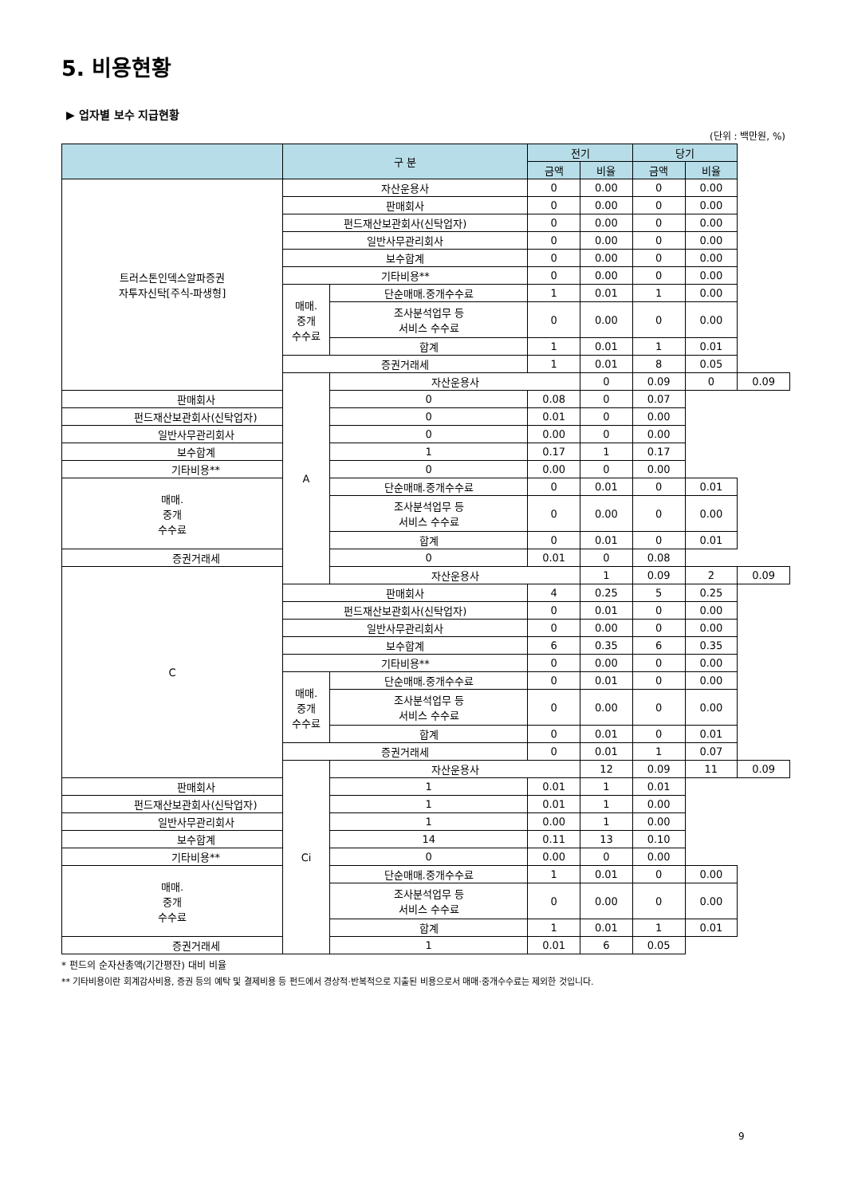5. 비용현황
▶ 업자별 보수 지급현황
(단위 : 백만원, %)
| | 구 분 | | 전기 | | 당기 | | |
| --- | --- | --- | --- | --- | --- | --- | --- |
| | | | 금액 | 비율 | 금액 | 비율 | |
| 트러스톤인덱스알파증권 자투자신탁[주식-파생형] | 자산운용사 | | 0 | 0.00 | 0 | 0.00 | |
| | 판매회사 | | 0 | 0.00 | 0 | 0.00 | |
| | 펀드재산보관회사(신탁업자) | | 0 | 0.00 | 0 | 0.00 | |
| | 일반사무관리회사 | | 0 | 0.00 | 0 | 0.00 | |
| | 보수합계 | | 0 | 0.00 | 0 | 0.00 | |
| | 기타비용** | | 0 | 0.00 | 0 | 0.00 | |
| | 매매. 중개 수수료 | 단순매매.중개수수료 | 1 | 0.01 | 1 | 0.00 | |
| | | 조사분석업무 등 서비스 수수료 | 0 | 0.00 | 0 | 0.00 | |
| | | 합계 | 1 | 0.01 | 1 | 0.01 | |
| | 증권거래세 | | 1 | 0.01 | 8 | 0.05 | |
| | A | 자산운용사 | | 0 | 0.09 | 0 | 0.09 |
| 판매회사 | | 0 | 0.08 | 0 | 0.07 | | |
| 펀드재산보관회사(신탁업자) | | 0 | 0.01 | 0 | 0.00 | | |
| 일반사무관리회사 | | 0 | 0.00 | 0 | 0.00 | | |
| 보수합계 | | 1 | 0.17 | 1 | 0.17 | | |
| 기타비용** | | 0 | 0.00 | 0 | 0.00 | | |
| 매매. 중개 수수료 | | 단순매매.중개수수료 | 0 | 0.01 | 0 | 0.01 | |
| | | 조사분석업무 등 서비스 수수료 | 0 | 0.00 | 0 | 0.00 | |
| | | 합계 | 0 | 0.01 | 0 | 0.01 | |
| 증권거래세 | | 0 | 0.01 | 0 | 0.08 | | |
| C | | 자산운용사 | | 1 | 0.09 | 2 | 0.09 |
| | 판매회사 | | 4 | 0.25 | 5 | 0.25 | |
| | 펀드재산보관회사(신탁업자) | | 0 | 0.01 | 0 | 0.00 | |
| | 일반사무관리회사 | | 0 | 0.00 | 0 | 0.00 | |
| | 보수합계 | | 6 | 0.35 | 6 | 0.35 | |
| | 기타비용** | | 0 | 0.00 | 0 | 0.00 | |
| | 매매. 중개 수수료 | 단순매매.중개수수료 | 0 | 0.01 | 0 | 0.00 | |
| | | 조사분석업무 등 서비스 수수료 | 0 | 0.00 | 0 | 0.00 | |
| | | 합계 | 0 | 0.01 | 0 | 0.01 | |
| | 증권거래세 | | 0 | 0.01 | 1 | 0.07 | |
| | Ci | 자산운용사 | | 12 | 0.09 | 11 | 0.09 |
| 판매회사 | | 1 | 0.01 | 1 | 0.01 | | |
| 펀드재산보관회사(신탁업자) | | 1 | 0.01 | 1 | 0.00 | | |
| 일반사무관리회사 | | 1 | 0.00 | 1 | 0.00 | | |
| 보수합계 | | 14 | 0.11 | 13 | 0.10 | | |
| 기타비용** | | 0 | 0.00 | 0 | 0.00 | | |
| 매매. 중개 수수료 | | 단순매매.중개수수료 | 1 | 0.01 | 0 | 0.00 | |
| | | 조사분석업무 등 서비스 수수료 | 0 | 0.00 | 0 | 0.00 | |
| | | 합계 | 1 | 0.01 | 1 | 0.01 | |
| 증권거래세 | | 1 | 0.01 | 6 | 0.05 | | |
* 펀드의 순자산총액(기간평잔) 대비 비율
** 기타비용이란 회계감사비용, 증권 등의 예탁 및 결제비용 등 펀드에서 경상적·반복적으로 지출된 비용으로서 매매·중개수수료는 제외한 것입니다.
9